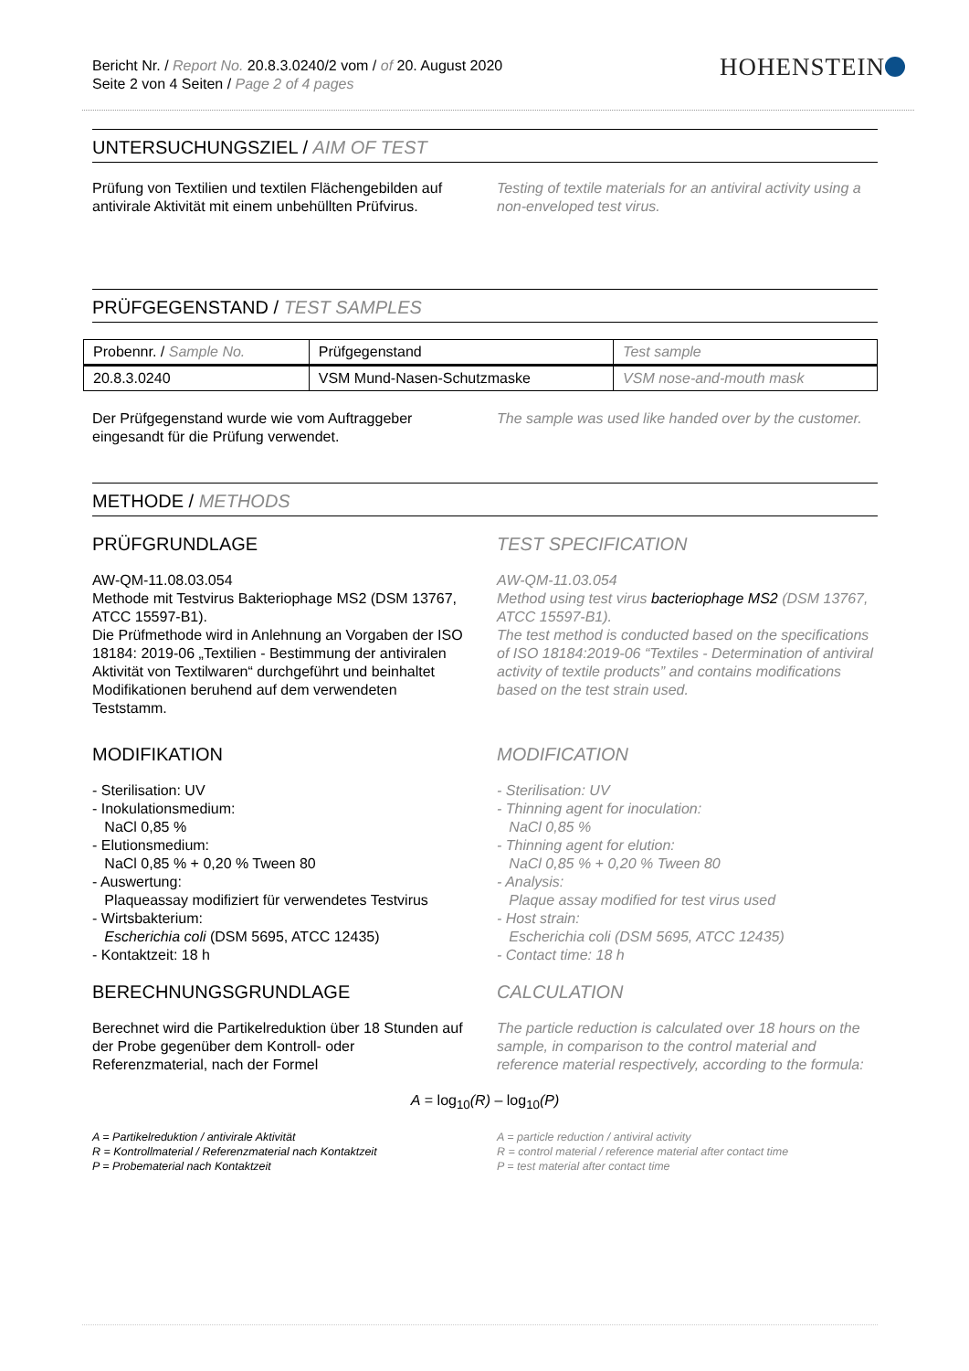Bericht Nr. / Report No. 20.8.3.0240/2 vom / of 20. August 2020
Seite 2 von 4 Seiten / Page 2 of 4 pages
HOHENSTEIN
UNTERSUCHUNGSZIEL / AIM OF TEST
Prüfung von Textilien und textilen Flächengebilden auf antivirale Aktivität mit einem unbehüllten Prüfvirus.
Testing of textile materials for an antiviral activity using a non-enveloped test virus.
PRÜFGEGENSTAND / TEST SAMPLES
| Probennr. / Sample No. | Prüfgegenstand | Test sample |
| --- | --- | --- |
| 20.8.3.0240 | VSM Mund-Nasen-Schutzmaske | VSM nose-and-mouth mask |
Der Prüfgegenstand wurde wie vom Auftraggeber eingesandt für die Prüfung verwendet.
The sample was used like handed over by the customer.
METHODE / METHODS
PRÜFGRUNDLAGE
AW-QM-11.08.03.054
Methode mit Testvirus Bakteriophage MS2 (DSM 13767, ATCC 15597-B1).
Die Prüfmethode wird in Anlehnung an Vorgaben der ISO 18184: 2019-06 „Textilien - Bestimmung der antiviralen Aktivität von Textilwaren“ durchgeführt und beinhaltet Modifikationen beruhend auf dem verwendeten Teststamm.
TEST SPECIFICATION
AW-QM-11.03.054
Method using test virus bacteriophage MS2 (DSM 13767, ATCC 15597-B1).
The test method is conducted based on the specifications of ISO 18184:2019-06 “Textiles - Determination of antiviral activity of textile products” and contains modifications based on the test strain used.
MODIFIKATION
- Sterilisation: UV
- Inokulationsmedium:
NaCl 0,85 %
- Elutionsmedium:
NaCl 0,85 % + 0,20 % Tween 80
- Auswertung:
Plaqueassay modifiziert für verwendetes Testvirus
- Wirtsbakterium:
Escherichia coli (DSM 5695, ATCC 12435)
- Kontaktzeit: 18 h
MODIFICATION
- Sterilisation: UV
- Thinning agent for inoculation:
NaCl 0,85 %
- Thinning agent for elution:
NaCl 0,85 % + 0,20 % Tween 80
- Analysis:
Plaque assay modified for test virus used
- Host strain:
Escherichia coli (DSM 5695, ATCC 12435)
- Contact time: 18 h
BERECHNUNGSGRUNDLAGE
Berechnet wird die Partikelreduktion über 18 Stunden auf der Probe gegenüber dem Kontroll- oder Referenzmaterial, nach der Formel
CALCULATION
The particle reduction is calculated over 18 hours on the sample, in comparison to the control material and reference material respectively, according to the formula:
A = log<sub>10</sub>(R) – log<sub>10</sub>(P)
A = Partikelreduktion / antivirale Aktivität
R = Kontrollmaterial / Referenzmaterial nach Kontaktzeit
P = Probematerial nach Kontaktzeit
A = particle reduction / antiviral activity
R = control material / reference material after contact time
P = test material after contact time